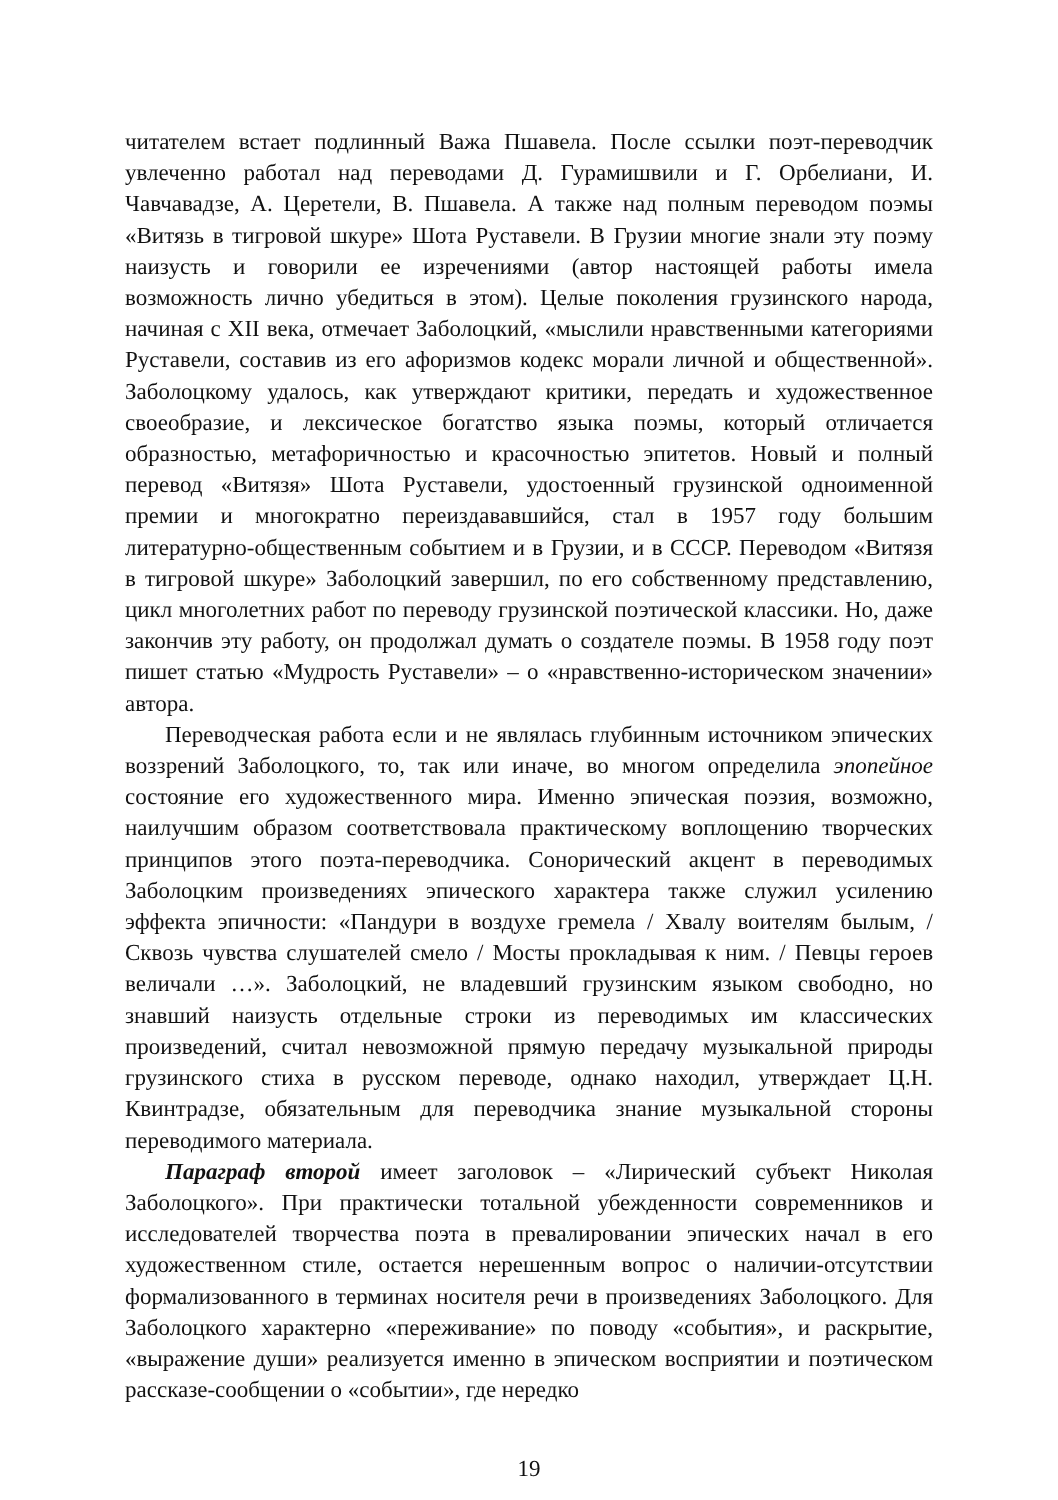читателем встает подлинный Важа Пшавела. После ссылки поэт-переводчик увлеченно работал над переводами Д. Гурамишвили и Г. Орбелиани, И. Чавчавадзе, А. Церетели, В. Пшавела. А также над полным переводом поэмы «Витязь в тигровой шкуре» Шота Руставели. В Грузии многие знали эту поэму наизусть и говорили ее изречениями (автор настоящей работы имела возможность лично убедиться в этом). Целые поколения грузинского народа, начиная с XII века, отмечает Заболоцкий, «мыслили нравственными категориями Руставели, составив из его афоризмов кодекс морали личной и общественной». Заболоцкому удалось, как утверждают критики, передать и художественное своеобразие, и лексическое богатство языка поэмы, который отличается образностью, метафоричностью и красочностью эпитетов. Новый и полный перевод «Витязя» Шота Руставели, удостоенный грузинской одноименной премии и многократно переиздававшийся, стал в 1957 году большим литературно-общественным событием и в Грузии, и в СССР. Переводом «Витязя в тигровой шкуре» Заболоцкий завершил, по его собственному представлению, цикл многолетних работ по переводу грузинской поэтической классики. Но, даже закончив эту работу, он продолжал думать о создателе поэмы. В 1958 году поэт пишет статью «Мудрость Руставели» – о «нравственно-историческом значении» автора.
Переводческая работа если и не являлась глубинным источником эпических воззрений Заболоцкого, то, так или иначе, во многом определила эпопейное состояние его художественного мира. Именно эпическая поэзия, возможно, наилучшим образом соответствовала практическому воплощению творческих принципов этого поэта-переводчика. Сонорический акцент в переводимых Заболоцким произведениях эпического характера также служил усилению эффекта эпичности: «Пандури в воздухе гремела / Хвалу воителям былым, / Сквозь чувства слушателей смело / Мосты прокладывая к ним. / Певцы героев величали …». Заболоцкий, не владевший грузинским языком свободно, но знавший наизусть отдельные строки из переводимых им классических произведений, считал невозможной прямую передачу музыкальной природы грузинского стиха в русском переводе, однако находил, утверждает Ц.Н. Квинтрадзе, обязательным для переводчика знание музыкальной стороны переводимого материала.
Параграф второй имеет заголовок – «Лирический субъект Николая Заболоцкого». При практически тотальной убежденности современников и исследователей творчества поэта в превалировании эпических начал в его художественном стиле, остается нерешенным вопрос о наличии-отсутствии формализованного в терминах носителя речи в произведениях Заболоцкого. Для Заболоцкого характерно «переживание» по поводу «события», и раскрытие, «выражение души» реализуется именно в эпическом восприятии и поэтическом рассказе-сообщении о «событии», где нередко
19